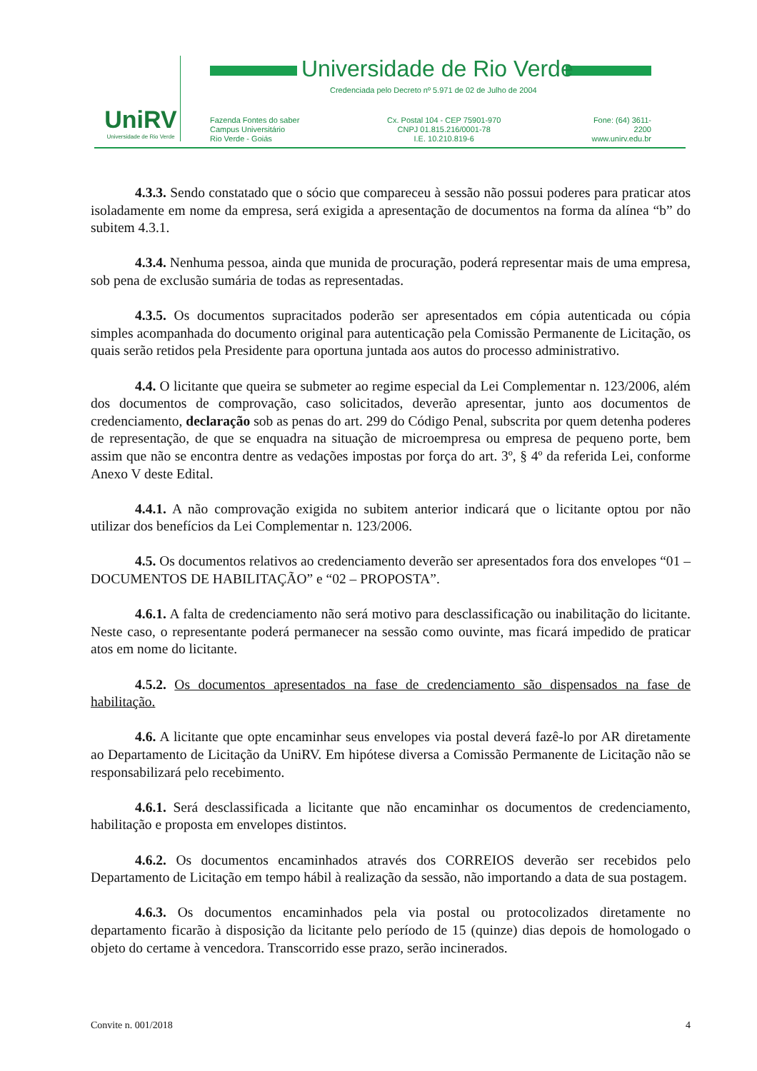UniRV
Universidade de Rio Verde
Universidade de Rio Verde
Credenciada pelo Decreto nº 5.971 de 02 de Julho de 2004
Fazenda Fontes do saber
Campus Universitário
Rio Verde - Goiás
Cx. Postal 104 - CEP 75901-970
CNPJ 01.815.216/0001-78
I.E. 10.210.819-6
Fone: (64) 3611-2200
www.unirv.edu.br
4.3.3. Sendo constatado que o sócio que compareceu à sessão não possui poderes para praticar atos isoladamente em nome da empresa, será exigida a apresentação de documentos na forma da alínea “b” do subitem 4.3.1.
4.3.4. Nenhuma pessoa, ainda que munida de procuração, poderá representar mais de uma empresa, sob pena de exclusão sumária de todas as representadas.
4.3.5. Os documentos supracitados poderão ser apresentados em cópia autenticada ou cópia simples acompanhada do documento original para autenticação pela Comissão Permanente de Licitação, os quais serão retidos pela Presidente para oportuna juntada aos autos do processo administrativo.
4.4. O licitante que queira se submeter ao regime especial da Lei Complementar n. 123/2006, além dos documentos de comprovação, caso solicitados, deverão apresentar, junto aos documentos de credenciamento, declaração sob as penas do art. 299 do Código Penal, subscrita por quem detenha poderes de representação, de que se enquadra na situação de microempresa ou empresa de pequeno porte, bem assim que não se encontra dentre as vedações impostas por força do art. 3º, § 4º da referida Lei, conforme Anexo V deste Edital.
4.4.1. A não comprovação exigida no subitem anterior indicará que o licitante optou por não utilizar dos benefícios da Lei Complementar n. 123/2006.
4.5. Os documentos relativos ao credenciamento deverão ser apresentados fora dos envelopes “01 – DOCUMENTOS DE HABILITAÇÃO” e “02 – PROPOSTA”.
4.6.1. A falta de credenciamento não será motivo para desclassificação ou inabilitação do licitante. Neste caso, o representante poderá permanecer na sessão como ouvinte, mas ficará impedido de praticar atos em nome do licitante.
4.5.2. Os documentos apresentados na fase de credenciamento são dispensados na fase de habilitação.
4.6. A licitante que opte encaminhar seus envelopes via postal deverá fazê-lo por AR diretamente ao Departamento de Licitação da UniRV. Em hipótese diversa a Comissão Permanente de Licitação não se responsabilizará pelo recebimento.
4.6.1. Será desclassificada a licitante que não encaminhar os documentos de credenciamento, habilitação e proposta em envelopes distintos.
4.6.2. Os documentos encaminhados através dos CORREIOS deverão ser recebidos pelo Departamento de Licitação em tempo hábil à realização da sessão, não importando a data de sua postagem.
4.6.3. Os documentos encaminhados pela via postal ou protocolizados diretamente no departamento ficarão à disposição da licitante pelo período de 15 (quinze) dias depois de homologado o objeto do certame à vencedora. Transcorrido esse prazo, serão incinerados.
Convite n. 001/2018 4